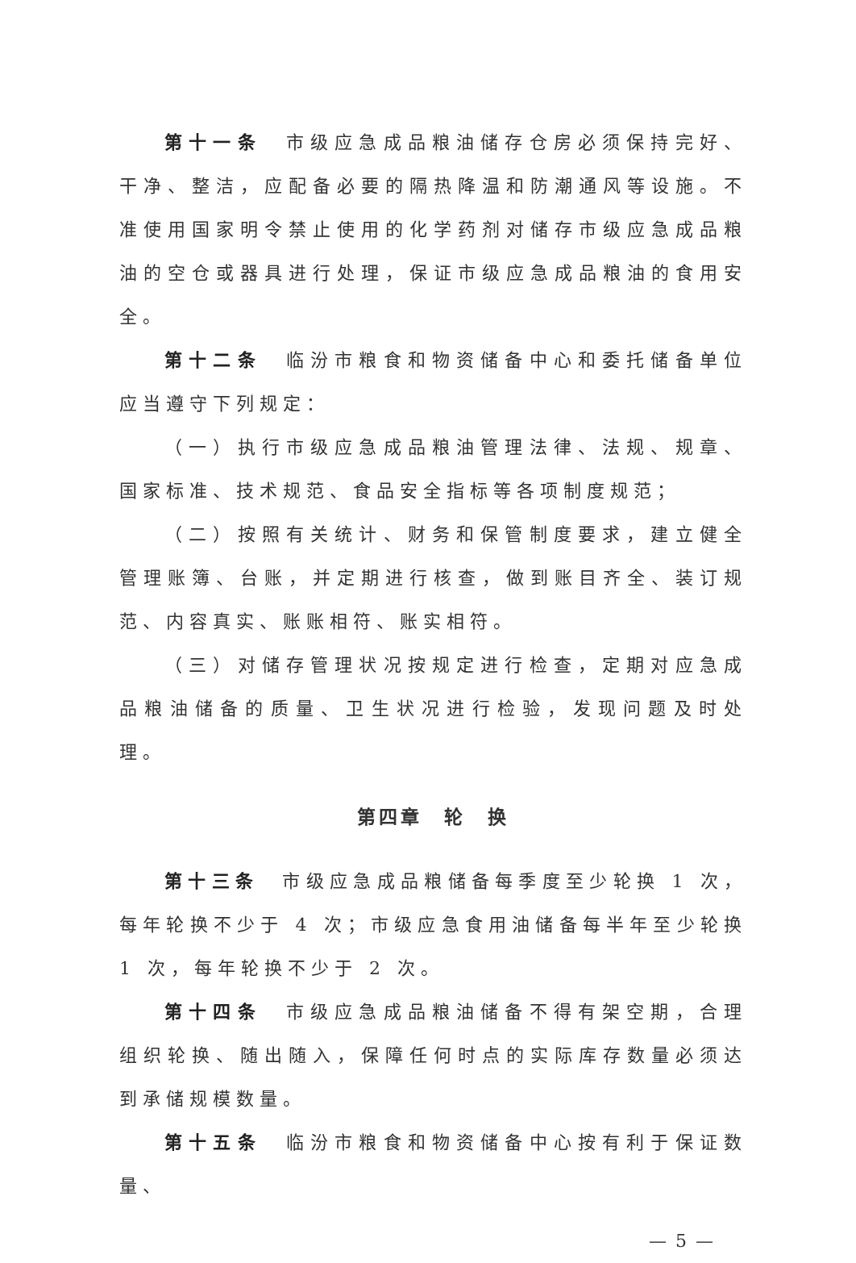第十一条　市级应急成品粮油储存仓房必须保持完好、干净、整洁，应配备必要的隔热降温和防潮通风等设施。不准使用国家明令禁止使用的化学药剂对储存市级应急成品粮油的空仓或器具进行处理，保证市级应急成品粮油的食用安全。
第十二条　临汾市粮食和物资储备中心和委托储备单位应当遵守下列规定：
（一）执行市级应急成品粮油管理法律、法规、规章、国家标准、技术规范、食品安全指标等各项制度规范；
（二）按照有关统计、财务和保管制度要求，建立健全管理账簿、台账，并定期进行核查，做到账目齐全、装订规范、内容真实、账账相符、账实相符。
（三）对储存管理状况按规定进行检查，定期对应急成品粮油储备的质量、卫生状况进行检验，发现问题及时处理。
第四章　轮　换
第十三条　市级应急成品粮储备每季度至少轮换 1 次，每年轮换不少于 4 次；市级应急食用油储备每半年至少轮换 1 次，每年轮换不少于 2 次。
第十四条　市级应急成品粮油储备不得有架空期，合理组织轮换、随出随入，保障任何时点的实际库存数量必须达到承储规模数量。
第十五条　临汾市粮食和物资储备中心按有利于保证数量、
— 5 —